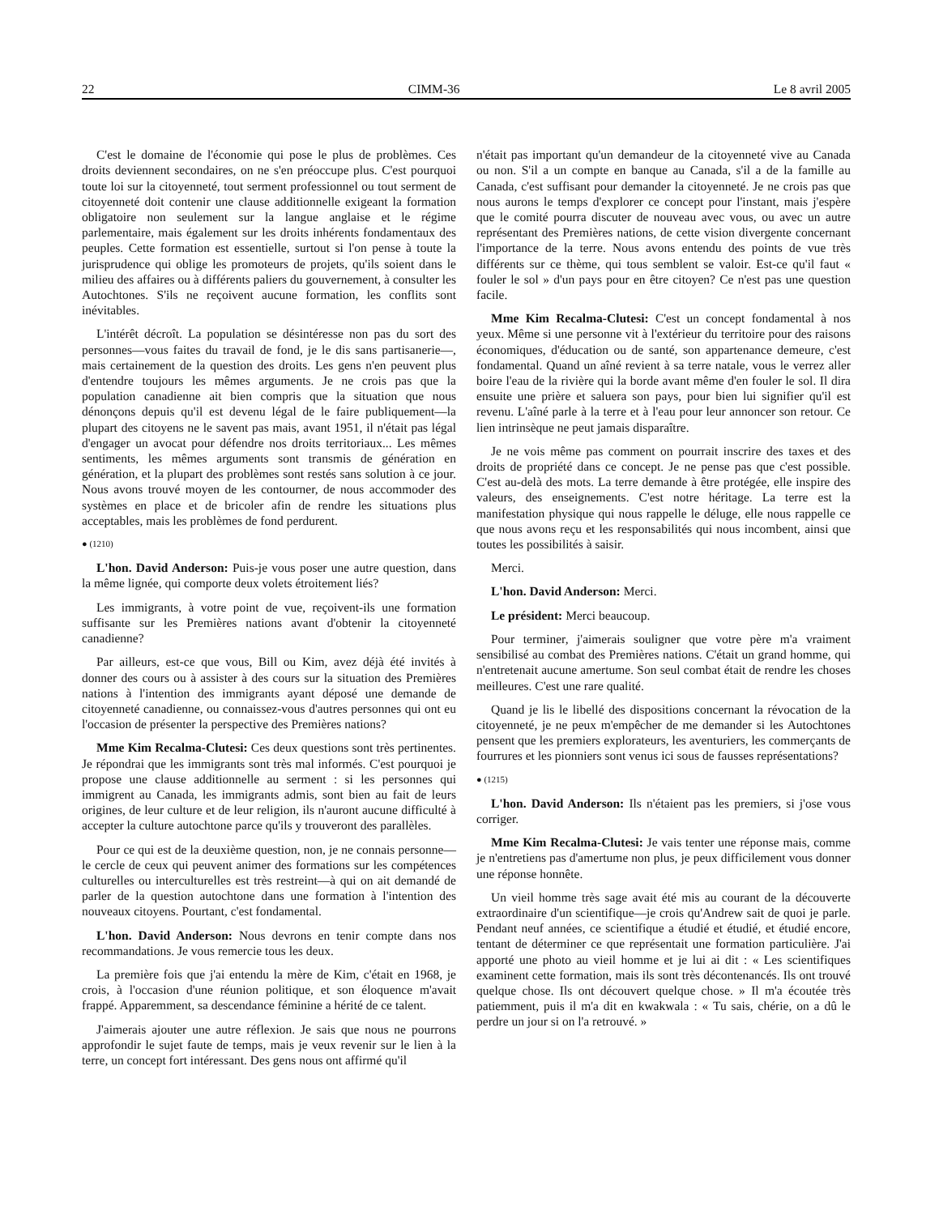22 CIMM-36 Le 8 avril 2005
C'est le domaine de l'économie qui pose le plus de problèmes. Ces droits deviennent secondaires, on ne s'en préoccupe plus. C'est pourquoi toute loi sur la citoyenneté, tout serment professionnel ou tout serment de citoyenneté doit contenir une clause additionnelle exigeant la formation obligatoire non seulement sur la langue anglaise et le régime parlementaire, mais également sur les droits inhérents fondamentaux des peuples. Cette formation est essentielle, surtout si l'on pense à toute la jurisprudence qui oblige les promoteurs de projets, qu'ils soient dans le milieu des affaires ou à différents paliers du gouvernement, à consulter les Autochtones. S'ils ne reçoivent aucune formation, les conflits sont inévitables.
L'intérêt décroît. La population se désintéresse non pas du sort des personnes—vous faites du travail de fond, je le dis sans partisanerie—, mais certainement de la question des droits. Les gens n'en peuvent plus d'entendre toujours les mêmes arguments. Je ne crois pas que la population canadienne ait bien compris que la situation que nous dénonçons depuis qu'il est devenu légal de le faire publiquement—la plupart des citoyens ne le savent pas mais, avant 1951, il n'était pas légal d'engager un avocat pour défendre nos droits territoriaux... Les mêmes sentiments, les mêmes arguments sont transmis de génération en génération, et la plupart des problèmes sont restés sans solution à ce jour. Nous avons trouvé moyen de les contourner, de nous accommoder des systèmes en place et de bricoler afin de rendre les situations plus acceptables, mais les problèmes de fond perdurent.
● (1210)
L'hon. David Anderson: Puis-je vous poser une autre question, dans la même lignée, qui comporte deux volets étroitement liés?
Les immigrants, à votre point de vue, reçoivent-ils une formation suffisante sur les Premières nations avant d'obtenir la citoyenneté canadienne?
Par ailleurs, est-ce que vous, Bill ou Kim, avez déjà été invités à donner des cours ou à assister à des cours sur la situation des Premières nations à l'intention des immigrants ayant déposé une demande de citoyenneté canadienne, ou connaissez-vous d'autres personnes qui ont eu l'occasion de présenter la perspective des Premières nations?
Mme Kim Recalma-Clutesi: Ces deux questions sont très pertinentes. Je répondrai que les immigrants sont très mal informés. C'est pourquoi je propose une clause additionnelle au serment : si les personnes qui immigrent au Canada, les immigrants admis, sont bien au fait de leurs origines, de leur culture et de leur religion, ils n'auront aucune difficulté à accepter la culture autochtone parce qu'ils y trouveront des parallèles.
Pour ce qui est de la deuxième question, non, je ne connais personne—le cercle de ceux qui peuvent animer des formations sur les compétences culturelles ou interculturelles est très restreint—à qui on ait demandé de parler de la question autochtone dans une formation à l'intention des nouveaux citoyens. Pourtant, c'est fondamental.
L'hon. David Anderson: Nous devrons en tenir compte dans nos recommandations. Je vous remercie tous les deux.
La première fois que j'ai entendu la mère de Kim, c'était en 1968, je crois, à l'occasion d'une réunion politique, et son éloquence m'avait frappé. Apparemment, sa descendance féminine a hérité de ce talent.
J'aimerais ajouter une autre réflexion. Je sais que nous ne pourrons approfondir le sujet faute de temps, mais je veux revenir sur le lien à la terre, un concept fort intéressant. Des gens nous ont affirmé qu'il
n'était pas important qu'un demandeur de la citoyenneté vive au Canada ou non. S'il a un compte en banque au Canada, s'il a de la famille au Canada, c'est suffisant pour demander la citoyenneté. Je ne crois pas que nous aurons le temps d'explorer ce concept pour l'instant, mais j'espère que le comité pourra discuter de nouveau avec vous, ou avec un autre représentant des Premières nations, de cette vision divergente concernant l'importance de la terre. Nous avons entendu des points de vue très différents sur ce thème, qui tous semblent se valoir. Est-ce qu'il faut « fouler le sol » d'un pays pour en être citoyen? Ce n'est pas une question facile.
Mme Kim Recalma-Clutesi: C'est un concept fondamental à nos yeux. Même si une personne vit à l'extérieur du territoire pour des raisons économiques, d'éducation ou de santé, son appartenance demeure, c'est fondamental. Quand un aîné revient à sa terre natale, vous le verrez aller boire l'eau de la rivière qui la borde avant même d'en fouler le sol. Il dira ensuite une prière et saluera son pays, pour bien lui signifier qu'il est revenu. L'aîné parle à la terre et à l'eau pour leur annoncer son retour. Ce lien intrinsèque ne peut jamais disparaître.
Je ne vois même pas comment on pourrait inscrire des taxes et des droits de propriété dans ce concept. Je ne pense pas que c'est possible. C'est au-delà des mots. La terre demande à être protégée, elle inspire des valeurs, des enseignements. C'est notre héritage. La terre est la manifestation physique qui nous rappelle le déluge, elle nous rappelle ce que nous avons reçu et les responsabilités qui nous incombent, ainsi que toutes les possibilités à saisir.
Merci.
L'hon. David Anderson: Merci.
Le président: Merci beaucoup.
Pour terminer, j'aimerais souligner que votre père m'a vraiment sensibilisé au combat des Premières nations. C'était un grand homme, qui n'entretenait aucune amertume. Son seul combat était de rendre les choses meilleures. C'est une rare qualité.
Quand je lis le libellé des dispositions concernant la révocation de la citoyenneté, je ne peux m'empêcher de me demander si les Autochtones pensent que les premiers explorateurs, les aventuriers, les commerçants de fourrures et les pionniers sont venus ici sous de fausses représentations?
● (1215)
L'hon. David Anderson: Ils n'étaient pas les premiers, si j'ose vous corriger.
Mme Kim Recalma-Clutesi: Je vais tenter une réponse mais, comme je n'entretiens pas d'amertume non plus, je peux difficilement vous donner une réponse honnête.
Un vieil homme très sage avait été mis au courant de la découverte extraordinaire d'un scientifique—je crois qu'Andrew sait de quoi je parle. Pendant neuf années, ce scientifique a étudié et étudié, et étudié encore, tentant de déterminer ce que représentait une formation particulière. J'ai apporté une photo au vieil homme et je lui ai dit : « Les scientifiques examinent cette formation, mais ils sont très décontenancés. Ils ont trouvé quelque chose. Ils ont découvert quelque chose. » Il m'a écoutée très patiemment, puis il m'a dit en kwakwala : « Tu sais, chérie, on a dû le perdre un jour si on l'a retrouvé. »